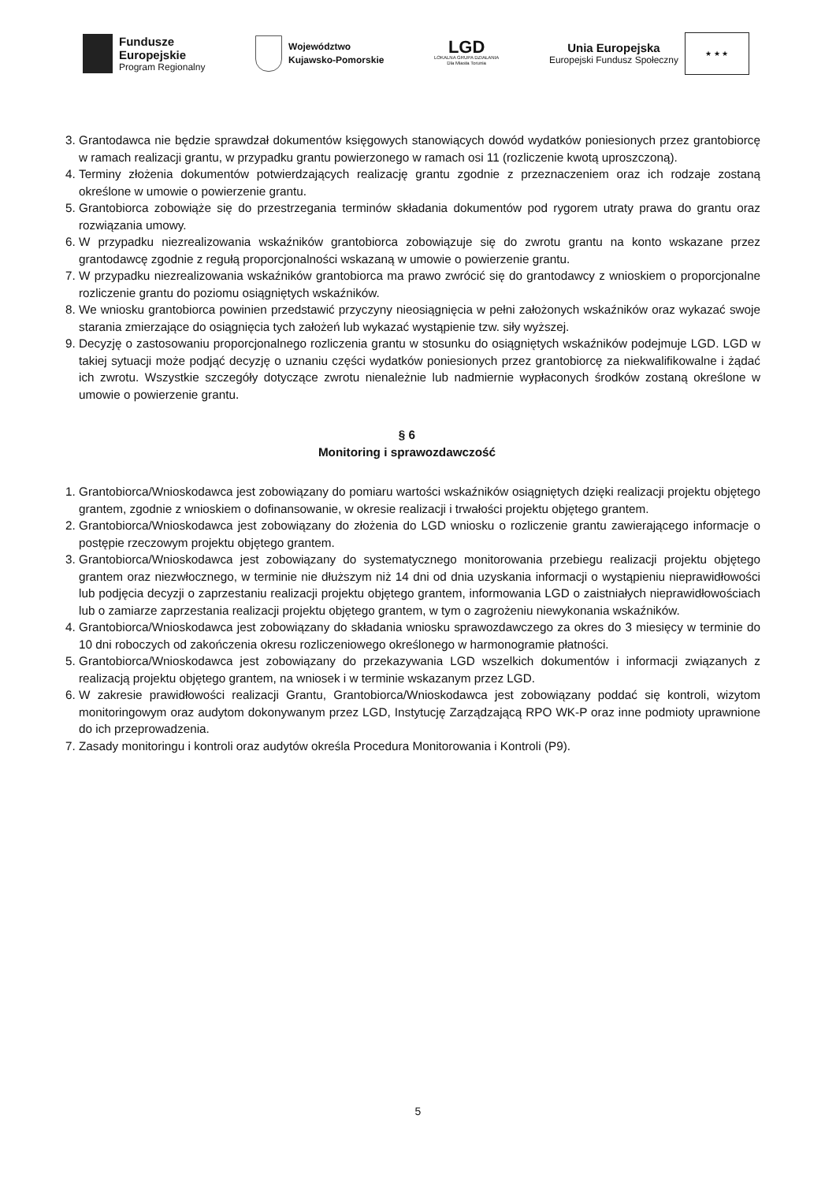Fundusze
Europejskie
Program Regionalny
Województwo
Kujawsko-Pomorskie
LGD
LOKALNA GRUPA DZIAŁANIA
Dla Miasta Torunia
Unia Europejska
Europejski Fundusz Społeczny
★ ★ ★
3. Grantodawca nie będzie sprawdzał dokumentów księgowych stanowiących dowód wydatków poniesionych przez grantobiorcę w ramach realizacji grantu, w przypadku grantu powierzonego w ramach osi 11 (rozliczenie kwotą uproszczoną).
4. Terminy złożenia dokumentów potwierdzających realizację grantu zgodnie z przeznaczeniem oraz ich rodzaje zostaną określone w umowie o powierzenie grantu.
5. Grantobiorca zobowiąże się do przestrzegania terminów składania dokumentów pod rygorem utraty prawa do grantu oraz rozwiązania umowy.
6. W przypadku niezrealizowania wskaźników grantobiorca zobowiązuje się do zwrotu grantu na konto wskazane przez grantodawcę zgodnie z regułą proporcjonalności wskazaną w umowie o powierzenie grantu.
7. W przypadku niezrealizowania wskaźników grantobiorca ma prawo zwrócić się do grantodawcy z wnioskiem o proporcjonalne rozliczenie grantu do poziomu osiągniętych wskaźników.
8. We wniosku grantobiorca powinien przedstawić przyczyny nieosiągnięcia w pełni założonych wskaźników oraz wykazać swoje starania zmierzające do osiągnięcia tych założeń lub wykazać wystąpienie tzw. siły wyższej.
9. Decyzję o zastosowaniu proporcjonalnego rozliczenia grantu w stosunku do osiągniętych wskaźników podejmuje LGD. LGD w takiej sytuacji może podjąć decyzję o uznaniu części wydatków poniesionych przez grantobiorcę za niekwalifikowalne i żądać ich zwrotu. Wszystkie szczegóły dotyczące zwrotu nienależnie lub nadmiernie wypłaconych środków zostaną określone w umowie o powierzenie grantu.
§ 6
Monitoring i sprawozdawczość
1. Grantobiorca/Wnioskodawca jest zobowiązany do pomiaru wartości wskaźników osiągniętych dzięki realizacji projektu objętego grantem, zgodnie z wnioskiem o dofinansowanie, w okresie realizacji i trwałości projektu objętego grantem.
2. Grantobiorca/Wnioskodawca jest zobowiązany do złożenia do LGD wniosku o rozliczenie grantu zawierającego informacje o postępie rzeczowym projektu objętego grantem.
3. Grantobiorca/Wnioskodawca jest zobowiązany do systematycznego monitorowania przebiegu realizacji projektu objętego grantem oraz niezwłocznego, w terminie nie dłuższym niż 14 dni od dnia uzyskania informacji o wystąpieniu nieprawidłowości lub podjęcia decyzji o zaprzestaniu realizacji projektu objętego grantem, informowania LGD o zaistniałych nieprawidłowościach lub o zamiarze zaprzestania realizacji projektu objętego grantem, w tym o zagrożeniu niewykonania wskaźników.
4. Grantobiorca/Wnioskodawca jest zobowiązany do składania wniosku sprawozdawczego za okres do 3 miesięcy w terminie do 10 dni roboczych od zakończenia okresu rozliczeniowego określonego w harmonogramie płatności.
5. Grantobiorca/Wnioskodawca jest zobowiązany do przekazywania LGD wszelkich dokumentów i informacji związanych z realizacją projektu objętego grantem, na wniosek i w terminie wskazanym przez LGD.
6. W zakresie prawidłowości realizacji Grantu, Grantobiorca/Wnioskodawca jest zobowiązany poddać się kontroli, wizytom monitoringowym oraz audytom dokonywanym przez LGD, Instytucję Zarządzającą RPO WK-P oraz inne podmioty uprawnione do ich przeprowadzenia.
7. Zasady monitoringu i kontroli oraz audytów określa Procedura Monitorowania i Kontroli (P9).
5